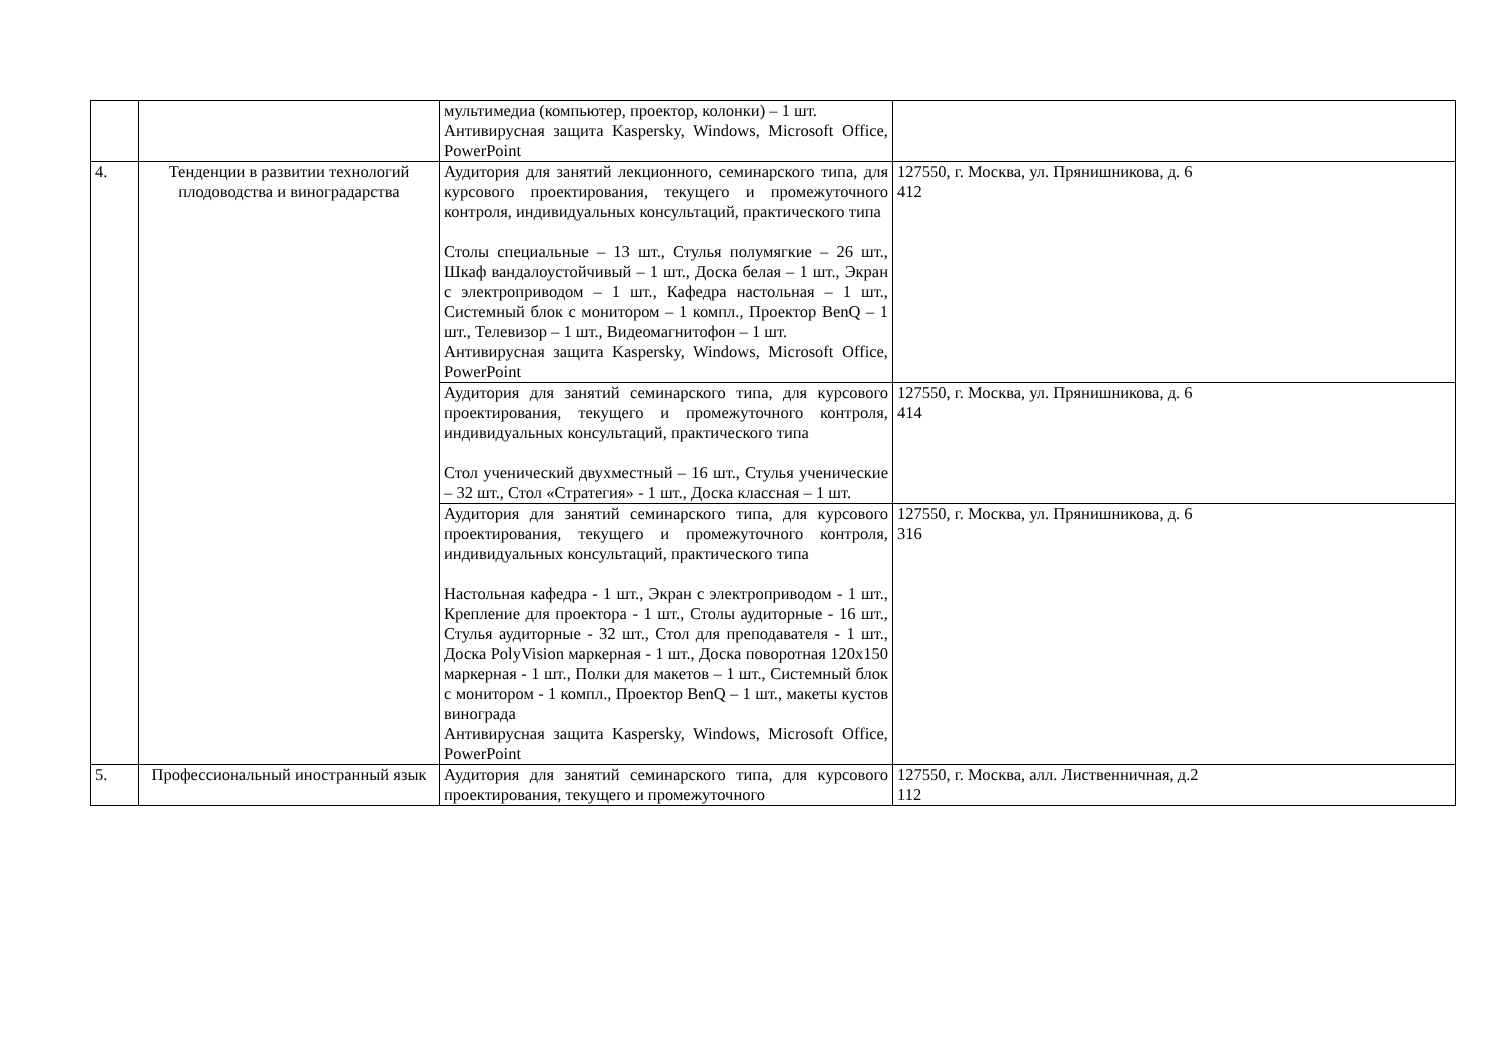| | | мультимедиа (компьютер, проектор, колонки) – 1 шт. Антивирусная защита Kaspersky, Windows, Microsoft Office, PowerPoint | |
| 4. | Тенденции в развитии технологий плодоводства и виноградарства | Аудитория для занятий лекционного, семинарского типа, для курсового проектирования, текущего и промежуточного контроля, индивидуальных консультаций, практического типа Столы специальные – 13 шт., Стулья полумягкие – 26 шт., Шкаф вандалоустойчивый – 1 шт., Доска белая – 1 шт., Экран с электроприводом – 1 шт., Кафедра настольная – 1 шт., Системный блок с монитором – 1 компл., Проектор BenQ – 1 шт., Телевизор – 1 шт., Видеомагнитофон – 1 шт. Антивирусная защита Kaspersky, Windows, Microsoft Office, PowerPoint | 127550, г. Москва, ул. Прянишникова, д. 6 412 |
| | | Аудитория для занятий семинарского типа, для курсового проектирования, текущего и промежуточного контроля, индивидуальных консультаций, практического типа Стол ученический двухместный – 16 шт., Стулья ученические – 32 шт., Стол «Стратегия» - 1 шт., Доска классная – 1 шт. | 127550, г. Москва, ул. Прянишникова, д. 6 414 |
| | | Аудитория для занятий семинарского типа, для курсового проектирования, текущего и промежуточного контроля, индивидуальных консультаций, практического типа Настольная кафедра - 1 шт., Экран с электроприводом - 1 шт., Крепление для проектора - 1 шт., Столы аудиторные - 16 шт., Стулья аудиторные - 32 шт., Стол для преподавателя - 1 шт., Доска PolyVision маркерная - 1 шт., Доска поворотная 120х150 маркерная - 1 шт., Полки для макетов – 1 шт., Системный блок с монитором - 1 компл., Проектор BenQ – 1 шт., макеты кустов винограда Антивирусная защита Kaspersky, Windows, Microsoft Office, PowerPoint | 127550, г. Москва, ул. Прянишникова, д. 6 316 |
| 5. | Профессиональный иностранный язык | Аудитория для занятий семинарского типа, для курсового проектирования, текущего и промежуточного | 127550, г. Москва, алл. Лиственничная, д.2 112 |